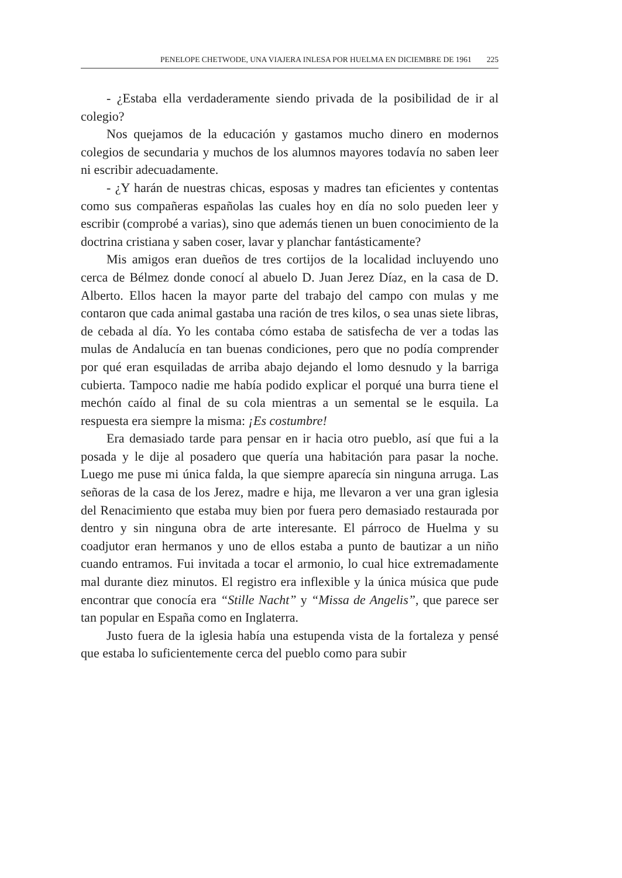PENELOPE CHETWODE, UNA VIAJERA INLESA POR HUELMA EN DICIEMBRE DE 1961 225
- ¿Estaba ella verdaderamente siendo privada de la posibilidad de ir al colegio?
Nos quejamos de la educación y gastamos mucho dinero en modernos colegios de secundaria y muchos de los alumnos mayores todavía no saben leer ni escribir adecuadamente.
- ¿Y harán de nuestras chicas, esposas y madres tan eficientes y contentas como sus compañeras españolas las cuales hoy en día no solo pueden leer y escribir (comprobé a varias), sino que además tienen un buen conocimiento de la doctrina cristiana y saben coser, lavar y planchar fantásticamente?
Mis amigos eran dueños de tres cortijos de la localidad incluyendo uno cerca de Bélmez donde conocí al abuelo D. Juan Jerez Díaz, en la casa de D. Alberto. Ellos hacen la mayor parte del trabajo del campo con mulas y me contaron que cada animal gastaba una ración de tres kilos, o sea unas siete libras, de cebada al día. Yo les contaba cómo estaba de satisfecha de ver a todas las mulas de Andalucía en tan buenas condiciones, pero que no podía comprender por qué eran esquiladas de arriba abajo dejando el lomo desnudo y la barriga cubierta. Tampoco nadie me había podido explicar el porqué una burra tiene el mechón caído al final de su cola mientras a un semental se le esquila. La respuesta era siempre la misma: ¡Es costumbre!
Era demasiado tarde para pensar en ir hacia otro pueblo, así que fui a la posada y le dije al posadero que quería una habitación para pasar la noche. Luego me puse mi única falda, la que siempre aparecía sin ninguna arruga. Las señoras de la casa de los Jerez, madre e hija, me llevaron a ver una gran iglesia del Renacimiento que estaba muy bien por fuera pero demasiado restaurada por dentro y sin ninguna obra de arte interesante. El párroco de Huelma y su coadjutor eran hermanos y uno de ellos estaba a punto de bautizar a un niño cuando entramos. Fui invitada a tocar el armonio, lo cual hice extremadamente mal durante diez minutos. El registro era inflexible y la única música que pude encontrar que conocía era “Stille Nacht” y “Missa de Angelis”, que parece ser tan popular en España como en Inglaterra.
Justo fuera de la iglesia había una estupenda vista de la fortaleza y pensé que estaba lo suficientemente cerca del pueblo como para subir